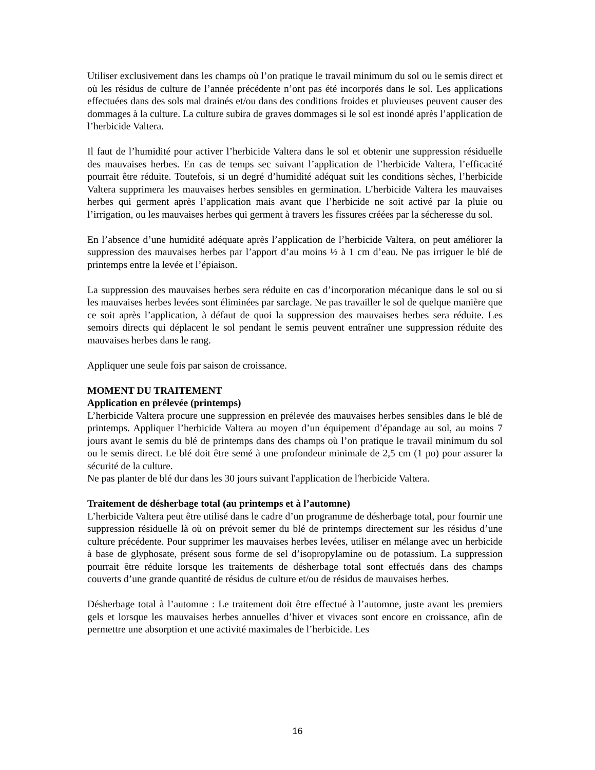Utiliser exclusivement dans les champs où l’on pratique le travail minimum du sol ou le semis direct et où les résidus de culture de l’année précédente n’ont pas été incorporés dans le sol. Les applications effectuées dans des sols mal drainés et/ou dans des conditions froides et pluvieuses peuvent causer des dommages à la culture. La culture subira de graves dommages si le sol est inondé après l’application de l’herbicide Valtera.
Il faut de l’humidité pour activer l’herbicide Valtera dans le sol et obtenir une suppression résiduelle des mauvaises herbes. En cas de temps sec suivant l’application de l’herbicide Valtera, l’efficacité pourrait être réduite. Toutefois, si un degré d’humidité adéquat suit les conditions sèches, l’herbicide Valtera supprimera les mauvaises herbes sensibles en germination. L’herbicide Valtera les mauvaises herbes qui germent après l’application mais avant que l’herbicide ne soit activé par la pluie ou l’irrigation, ou les mauvaises herbes qui germent à travers les fissures créées par la sécheresse du sol.
En l’absence d’une humidité adéquate après l’application de l’herbicide Valtera, on peut améliorer la suppression des mauvaises herbes par l’apport d’au moins ½ à 1 cm d’eau. Ne pas irriguer le blé de printemps entre la levée et l’épiaison.
La suppression des mauvaises herbes sera réduite en cas d’incorporation mécanique dans le sol ou si les mauvaises herbes levées sont éliminées par sarclage. Ne pas travailler le sol de quelque manière que ce soit après l’application, à défaut de quoi la suppression des mauvaises herbes sera réduite. Les semoirs directs qui déplacent le sol pendant le semis peuvent entraîner une suppression réduite des mauvaises herbes dans le rang.
Appliquer une seule fois par saison de croissance.
MOMENT DU TRAITEMENT
Application en prélevée (printemps)
L’herbicide Valtera procure une suppression en prélevée des mauvaises herbes sensibles dans le blé de printemps. Appliquer l’herbicide Valtera au moyen d’un équipement d’épandage au sol, au moins 7 jours avant le semis du blé de printemps dans des champs où l’on pratique le travail minimum du sol ou le semis direct. Le blé doit être semé à une profondeur minimale de 2,5 cm (1 po) pour assurer la sécurité de la culture.
Ne pas planter de blé dur dans les 30 jours suivant l'application de l'herbicide Valtera.
Traitement de désherbage total (au printemps et à l’automne)
L’herbicide Valtera peut être utilisé dans le cadre d’un programme de désherbage total, pour fournir une suppression résiduelle là où on prévoit semer du blé de printemps directement sur les résidus d’une culture précédente. Pour supprimer les mauvaises herbes levées, utiliser en mélange avec un herbicide à base de glyphosate, présent sous forme de sel d’isopropylamine ou de potassium. La suppression pourrait être réduite lorsque les traitements de désherbage total sont effectués dans des champs couverts d’une grande quantité de résidus de culture et/ou de résidus de mauvaises herbes.
Désherbage total à l’automne : Le traitement doit être effectué à l’automne, juste avant les premiers gels et lorsque les mauvaises herbes annuelles d’hiver et vivaces sont encore en croissance, afin de permettre une absorption et une activité maximales de l’herbicide. Les
16